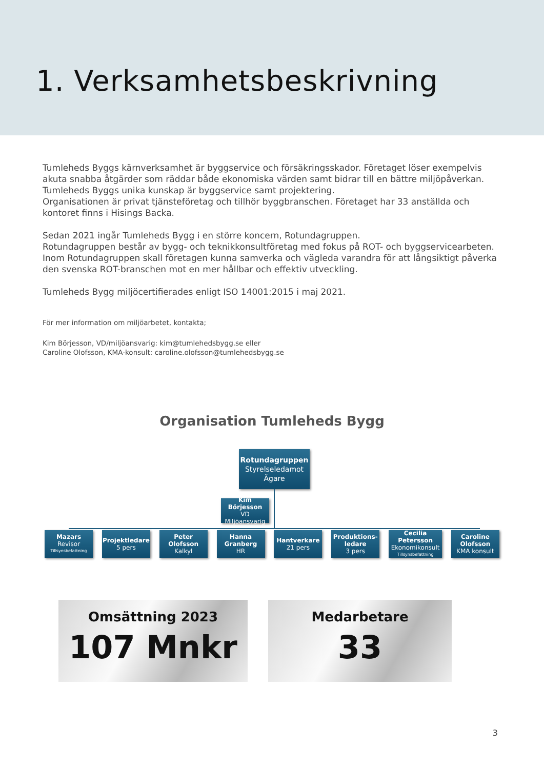1. Verksamhetsbeskrivning
Tumleheds Byggs kärnverksamhet är byggservice och försäkringsskador. Företaget löser exempelvis akuta snabba åtgärder som räddar både ekonomiska värden samt bidrar till en bättre miljöpåverkan. Tumleheds Byggs unika kunskap är byggservice samt projektering.
Organisationen är privat tjänsteföretag och tillhör byggbranschen. Företaget har 33 anställda och kontoret finns i Hisings Backa.
Sedan 2021 ingår Tumleheds Bygg i en större koncern, Rotundagruppen.
Rotundagruppen består av bygg- och teknikkonsultföretag med fokus på ROT- och byggservicearbeten.
Inom Rotundagruppen skall företagen kunna samverka och vägleda varandra för att långsiktigt påverka den svenska ROT-branschen mot en mer hållbar och effektiv utveckling.
Tumleheds Bygg miljöcertifierades enligt ISO 14001:2015 i maj 2021.
För mer information om miljöarbetet, kontakta;
Kim Börjesson, VD/miljöansvarig: kim@tumlehedsbygg.se eller
Caroline Olofsson, KMA-konsult: caroline.olofsson@tumlehedsbygg.se
Organisation Tumleheds Bygg
Rotundagruppen
Styrelseledamot
Ägare
Kim Börjesson
VD
Miljöansvarig
Mazars
Revisor
Tillsynsbefattning
Projektledare
5 pers
Peter Olofsson
Kalkyl
Hanna Granberg
HR
Hantverkare
21 pers
Produktions-ledare
3 pers
Cecilia Petersson
Ekonomikonsult
Tillsynsbefattning
Caroline Olofsson
KMA konsult
Omsättning 2023
107 Mnkr
Medarbetare
33
3